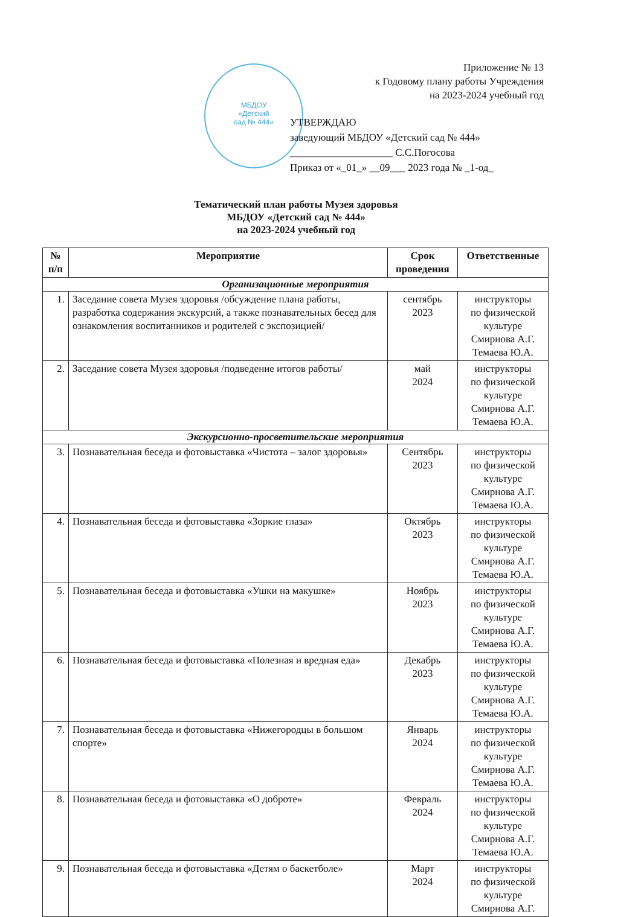МБДОУ
«Детский
сад № 444»
Приложение № 13
к Годовому плану работы Учреждения
на 2023-2024 учебный год
УТВЕРЖДАЮ
заведующий МБДОУ «Детский сад № 444»
____________________ С.С.Погосова
Приказ от «_01_» __09___ 2023 года № _1-од_
Тематический план работы Музея здоровья
МБДОУ «Детский сад № 444»
на 2023-2024 учебный год
| № п/п | Мероприятие | Срок проведения | Ответственные |
| --- | --- | --- | --- |
| Организационные мероприятия | | | |
| 1. | Заседание совета Музея здоровья /обсуждение плана работы, разработка содержания экскурсий, а также познавательных бесед для ознакомления воспитанников и родителей с экспозицией/ | сентябрь 2023 | инструкторы по физической культуре Смирнова А.Г. Темаева Ю.А. |
| 2. | Заседание совета Музея здоровья /подведение итогов работы/ | май 2024 | инструкторы по физической культуре Смирнова А.Г. Темаева Ю.А. |
| Экскурсионно-просветительские мероприятия | | | |
| 3. | Познавательная беседа и фотовыставка «Чистота – залог здоровья» | Сентябрь 2023 | инструкторы по физической культуре Смирнова А.Г. Темаева Ю.А. |
| 4. | Познавательная беседа и фотовыставка «Зоркие глаза» | Октябрь 2023 | инструкторы по физической культуре Смирнова А.Г. Темаева Ю.А. |
| 5. | Познавательная беседа и фотовыставка «Ушки на макушке» | Ноябрь 2023 | инструкторы по физической культуре Смирнова А.Г. Темаева Ю.А. |
| 6. | Познавательная беседа и фотовыставка «Полезная и вредная еда» | Декабрь 2023 | инструкторы по физической культуре Смирнова А.Г. Темаева Ю.А. |
| 7. | Познавательная беседа и фотовыставка «Нижегородцы в большом спорте» | Январь 2024 | инструкторы по физической культуре Смирнова А.Г. Темаева Ю.А. |
| 8. | Познавательная беседа и фотовыставка «О доброте» | Февраль 2024 | инструкторы по физической культуре Смирнова А.Г. Темаева Ю.А. |
| 9. | Познавательная беседа и фотовыставка «Детям о баскетболе» | Март 2024 | инструкторы по физической культуре Смирнова А.Г. |